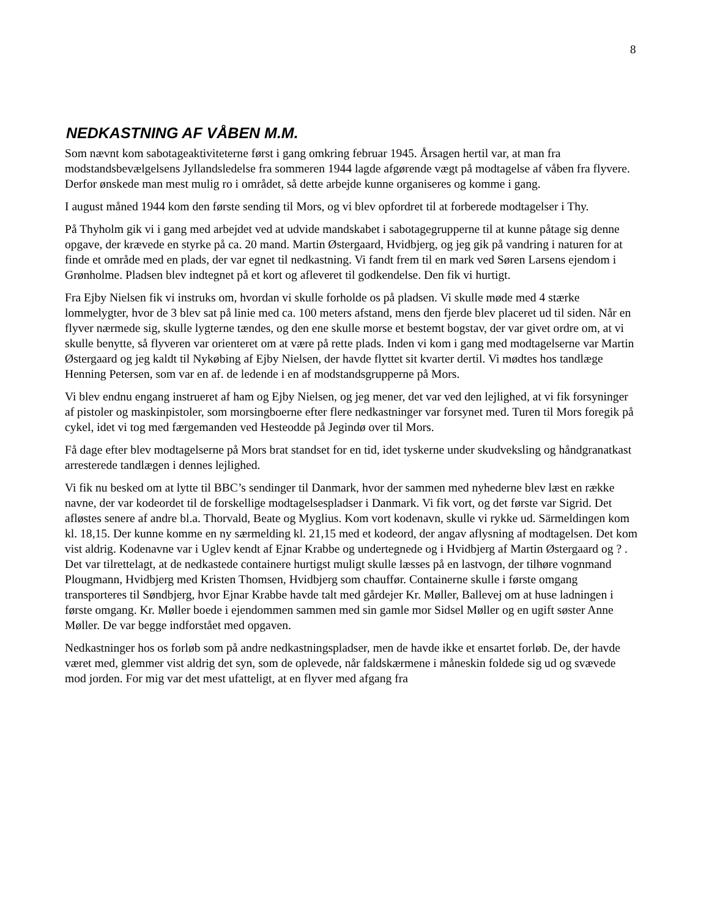8
NEDKASTNING AF VÅBEN M.M.
Som nævnt kom sabotageaktiviteterne først i gang omkring februar 1945. Årsagen hertil var, at man fra modstandsbevælgelsens Jyllandsledelse fra sommeren 1944 lagde afgørende vægt på modtagelse af våben fra flyvere. Derfor ønskede man mest mulig ro i området, så dette arbejde kunne organiseres og komme i gang.
I august måned 1944 kom den første sending til Mors, og vi blev opfordret til at forberede modtagelser i Thy.
På Thyholm gik vi i gang med arbejdet ved at udvide mandskabet i sabotagegrupperne til at kunne påtage sig denne opgave, der krævede en styrke på ca. 20 mand. Martin Østergaard, Hvidbjerg, og jeg gik på vandring i naturen for at finde et område med en plads, der var egnet til nedkastning. Vi fandt frem til en mark ved Søren Larsens ejendom i Grønholme. Pladsen blev indtegnet på et kort og afleveret til godkendelse. Den fik vi hurtigt.
Fra Ejby Nielsen fik vi instruks om, hvordan vi skulle forholde os på pladsen. Vi skulle møde med 4 stærke lommelygter, hvor de 3 blev sat på linie med ca. 100 meters afstand, mens den fjerde blev placeret ud til siden. Når en flyver nærmede sig, skulle lygterne tændes, og den ene skulle morse et bestemt bogstav, der var givet ordre om, at vi skulle benytte, så flyveren var orienteret om at være på rette plads. Inden vi kom i gang med modtagelserne var Martin Østergaard og jeg kaldt til Nykøbing af Ejby Nielsen, der havde flyttet sit kvarter dertil. Vi mødtes hos tandlæge Henning Petersen, som var en af. de ledende i en af modstandsgrupperne på Mors.
Vi blev endnu engang instrueret af ham og Ejby Nielsen, og jeg mener, det var ved den lejlighed, at vi fik forsyninger af pistoler og maskinpistoler, som morsingboerne efter flere nedkastninger var forsynet med. Turen til Mors foregik på cykel, idet vi tog med færgemanden ved Hesteodde på Jegindø over til Mors.
Få dage efter blev modtagelserne på Mors brat standset for en tid, idet tyskerne under skudveksling og håndgranatkast arresterede tandlægen i dennes lejlighed.
Vi fik nu besked om at lytte til BBC’s sendinger til Danmark, hvor der sammen med nyhederne blev læst en række navne, der var kodeordet til de forskellige modtagelsespladser i Danmark. Vi fik vort, og det første var Sigrid. Det afløstes senere af andre bl.a. Thorvald, Beate og Myglius. Kom vort kodenavn, skulle vi rykke ud. Särmeldingen kom kl. 18,15. Der kunne komme en ny særmelding kl. 21,15 med et kodeord, der angav aflysning af modtagelsen. Det kom vist aldrig. Kodenavne var i Uglev kendt af Ejnar Krabbe og undertegnede og i Hvidbjerg af Martin Østergaard og ? . Det var tilrettelagt, at de nedkastede containere hurtigst muligt skulle læsses på en lastvogn, der tilhøre vognmand Plougmann, Hvidbjerg med Kristen Thomsen, Hvidbjerg som chauffør. Containerne skulle i første omgang transporteres til Søndbjerg, hvor Ejnar Krabbe havde talt med gårdejer Kr. Møller, Ballevej om at huse ladningen i første omgang. Kr. Møller boede i ejendommen sammen med sin gamle mor Sidsel Møller og en ugift søster Anne Møller. De var begge indforstået med opgaven.
Nedkastninger hos os forløb som på andre nedkastningspladser, men de havde ikke et ensartet forløb. De, der havde været med, glemmer vist aldrig det syn, som de oplevede, når faldskærmene i måneskin foldede sig ud og svævede mod jorden. For mig var det mest ufatteligt, at en flyver med afgang fra